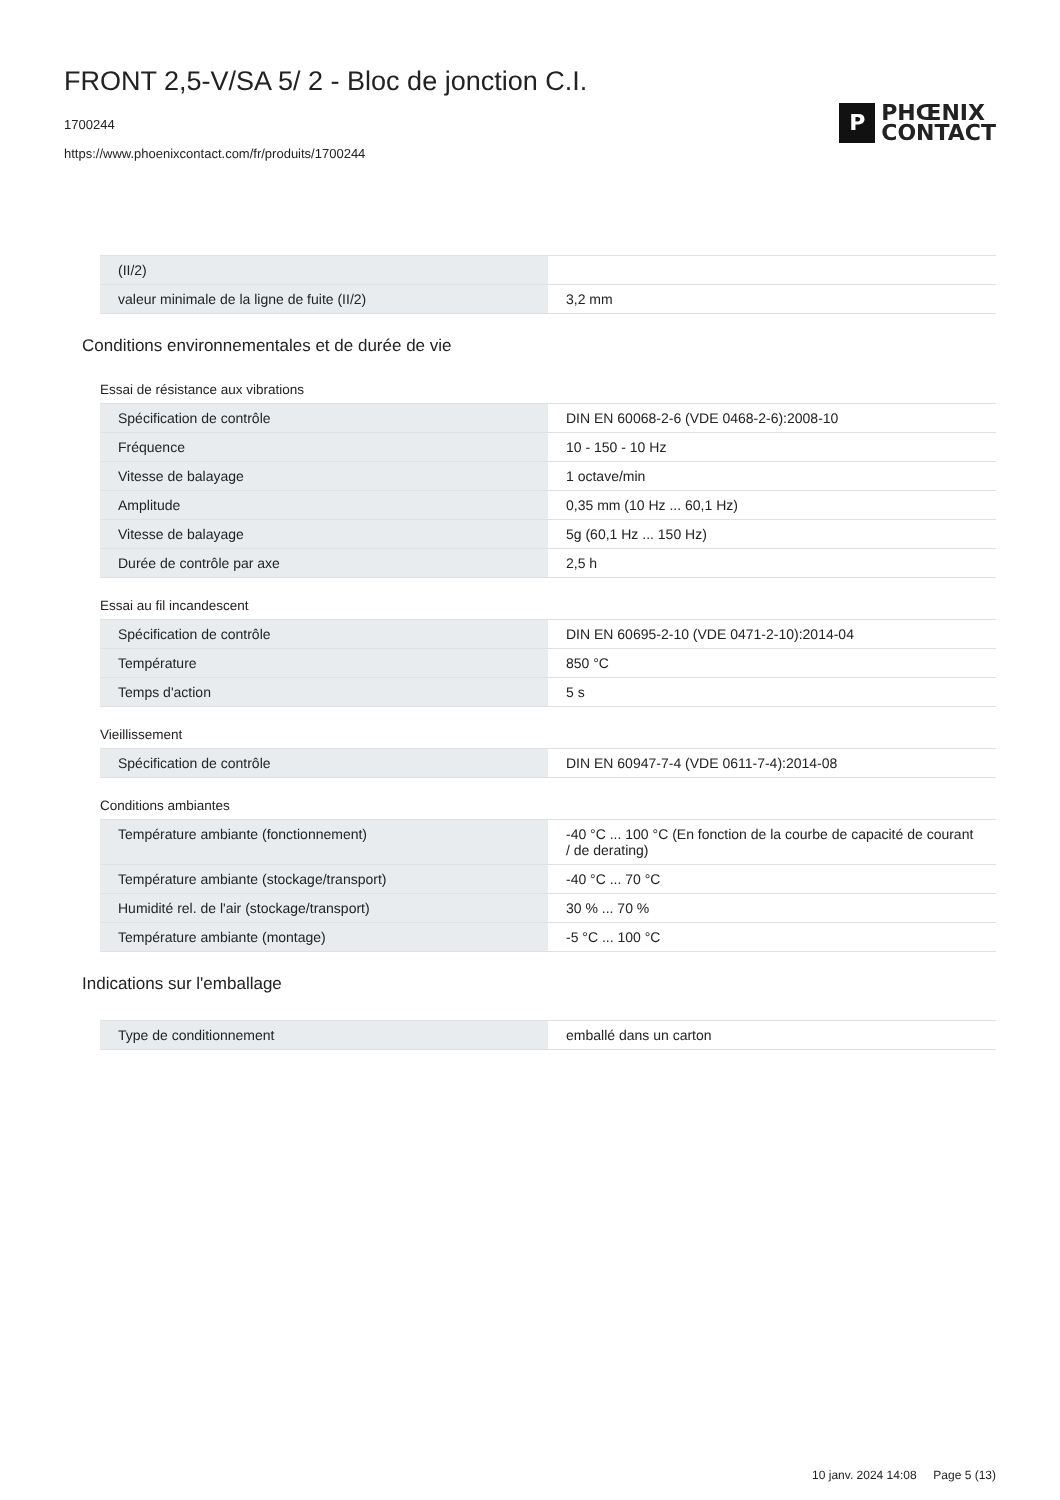FRONT 2,5-V/SA 5/ 2 - Bloc de jonction C.I.
1700244
https://www.phoenixcontact.com/fr/produits/1700244
P
PHŒNIX
CONTACT
| (II/2) | |
| valeur minimale de la ligne de fuite (II/2) | 3,2 mm |
Conditions environnementales et de durée de vie
Essai de résistance aux vibrations
| Spécification de contrôle | DIN EN 60068-2-6 (VDE 0468-2-6):2008-10 |
| Fréquence | 10 - 150 - 10 Hz |
| Vitesse de balayage | 1 octave/min |
| Amplitude | 0,35 mm (10 Hz ... 60,1 Hz) |
| Vitesse de balayage | 5g (60,1 Hz ... 150 Hz) |
| Durée de contrôle par axe | 2,5 h |
Essai au fil incandescent
| Spécification de contrôle | DIN EN 60695-2-10 (VDE 0471-2-10):2014-04 |
| Température | 850 °C |
| Temps d'action | 5 s |
Vieillissement
| Spécification de contrôle | DIN EN 60947-7-4 (VDE 0611-7-4):2014-08 |
Conditions ambiantes
| Température ambiante (fonctionnement) | -40 °C ... 100 °C (En fonction de la courbe de capacité de courant / de derating) |
| Température ambiante (stockage/transport) | -40 °C ... 70 °C |
| Humidité rel. de l'air (stockage/transport) | 30 % ... 70 % |
| Température ambiante (montage) | -5 °C ... 100 °C |
Indications sur l'emballage
| Type de conditionnement | emballé dans un carton |
10 janv. 2024 14:08 Page 5 (13)